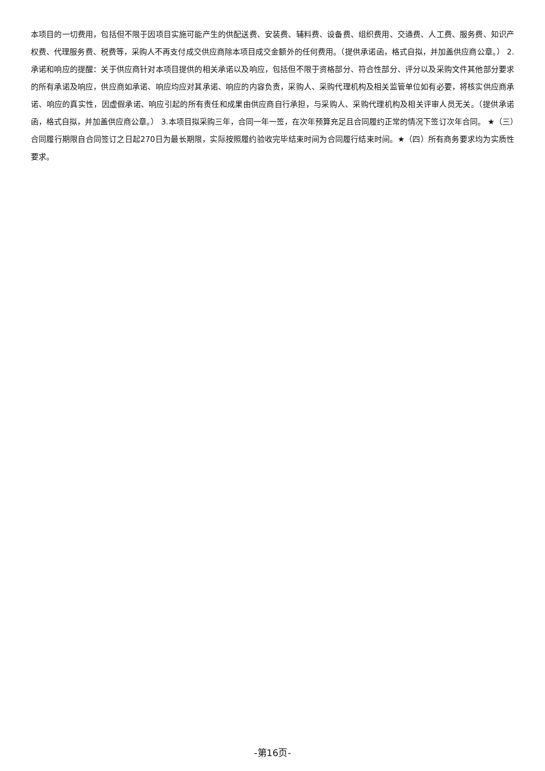本项目的一切费用，包括但不限于因项目实施可能产生的供配送费、安装费、辅料费、设备费、组织费用、交通费、人工费、服务费、知识产权费、代理服务费、税费等，采购人不再支付成交供应商除本项目成交金额外的任何费用。（提供承诺函，格式自拟，并加盖供应商公章。） 2.承诺和响应的提醒：关于供应商针对本项目提供的相关承诺以及响应，包括但不限于资格部分、符合性部分、评分以及采购文件其他部分要求的所有承诺及响应，供应商如承诺、响应均应对其承诺、响应的内容负责，采购人、采购代理机构及相关监管单位如有必要，将核实供应商承诺、响应的真实性，因虚假承诺、响应引起的所有责任和成果由供应商自行承担，与采购人、采购代理机构及相关评审人员无关。（提供承诺函，格式自拟，并加盖供应商公章。） 3.本项目拟采购三年，合同一年一签，在次年预算充足且合同履约正常的情况下签订次年合同。 ★（三）合同履行期限自合同签订之日起270日为最长期限，实际按照履约验收完毕结束时间为合同履行结束时间。★（四）所有商务要求均为实质性要求。
-第16页-